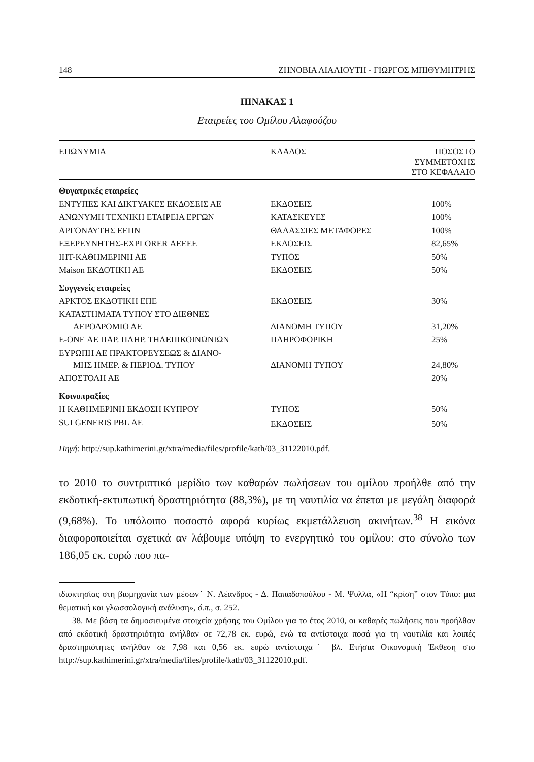148 ΖΗΝΟΒΙΑ ΛΙΑΛΙΟΥΤΗ - ΓΙΩΡΓΟΣ ΜΠΙΘΥΜΗΤΡΗΣ
ΠΙΝΑΚΑΣ 1
Εταιρείες του Ομίλου Αλαφούζου
| ΕΠΩΝΥΜΙΑ | ΚΛΑΔΟΣ | ΠΟΣΟΣΤΟ ΣΥΜΜΕΤΟΧΗΣ ΣΤΟ ΚΕΦΑΛΑΙΟ |
| --- | --- | --- |
| Θυγατρικές εταιρείες | | |
| ΕΝΤΥΠΕΣ ΚΑΙ ΔΙΚΤΥΑΚΕΣ ΕΚΔΟΣΕΙΣ ΑΕ | ΕΚΔΟΣΕΙΣ | 100% |
| ΑΝΩΝΥΜΗ ΤΕΧΝΙΚΗ ΕΤΑΙΡΕΙΑ ΕΡΓΩΝ | ΚΑΤΑΣΚΕΥΕΣ | 100% |
| ΑΡΓΟΝΑΥΤΗΣ ΕΕΠΝ | ΘΑΛΑΣΣΙΕΣ ΜΕΤΑΦΟΡΕΣ | 100% |
| ΕΞΕΡΕΥΝΗΤΗΣ-EXPLORER ΑΕΕΕΕ | ΕΚΔΟΣΕΙΣ | 82,65% |
| ΙΗΤ-ΚΑΘΗΜΕΡΙΝΗ ΑΕ | ΤΥΠΟΣ | 50% |
| Maison ΕΚΔΟΤΙΚΗ ΑΕ | ΕΚΔΟΣΕΙΣ | 50% |
| Συγγενείς εταιρείες | | |
| ΑΡΚΤΟΣ ΕΚΔΟΤΙΚΗ ΕΠΕ | ΕΚΔΟΣΕΙΣ | 30% |
| ΚΑΤΑΣΤΗΜΑΤΑ ΤΥΠΟΥ ΣΤΟ ΔΙΕΘΝΕΣ ΑΕΡΟΔΡΟΜΙΟ ΑΕ | ΔΙΑΝΟΜΗ ΤΥΠΟΥ | 31,20% |
| E-ONE ΑΕ ΠΑΡ. ΠΛΗΡ. ΤΗΛΕΠΙΚΟΙΝΩΝΙΩΝ | ΠΛΗΡΟΦΟΡΙΚΗ | 25% |
| ΕΥΡΩΠΗ ΑΕ ΠΡΑΚΤΟΡΕΥΣΕΩΣ & ΔΙΑΝΟ- ΜΗΣ ΗΜΕΡ. & ΠΕΡΙΟΔ. ΤΥΠΟΥ | ΔΙΑΝΟΜΗ ΤΥΠΟΥ | 24,80% |
| ΑΠΟΣΤΟΛΗ ΑΕ | | 20% |
| Κοινοπραξίες | | |
| Η ΚΑΘΗΜΕΡΙΝΗ ΕΚΔΟΣΗ ΚΥΠΡΟΥ | ΤΥΠΟΣ | 50% |
| SUI GENERIS PBL ΑΕ | ΕΚΔΟΣΕΙΣ | 50% |
Πηγή: http://sup.kathimerini.gr/xtra/media/files/profile/kath/03_31122010.pdf.
το 2010 το συντριπτικό μερίδιο των καθαρών πωλήσεων του ομίλου προήλθε από την εκδοτική-εκτυπωτική δραστηριότητα (88,3%), με τη ναυτιλία να έπεται με μεγάλη διαφορά (9,68%). Το υπόλοιπο ποσοστό αφορά κυρίως εκμετάλλευση ακινήτων.<sup>38</sup> Η εικόνα διαφοροποιείται σχετικά αν λάβουμε υπόψη το ενεργητικό του ομίλου: στο σύνολο των 186,05 εκ. ευρώ που πα-
ιδιοκτησίας στη βιομηχανία των μέσων˙ Ν. Λέανδρος - Δ. Παπαδοπούλου - Μ. Ψυλλά, «Η “κρίση” στον Τύπο: μια θεματική και γλωσσολογική ανάλυση», ό.π., σ. 252.
38. Με βάση τα δημοσιευμένα στοιχεία χρήσης του Ομίλου για το έτος 2010, οι καθαρές πωλήσεις που προήλθαν από εκδοτική δραστηριότητα ανήλθαν σε 72,78 εκ. ευρώ, ενώ τα αντίστοιχα ποσά για τη ναυτιλία και λοιπές δραστηριότητες ανήλθαν σε 7,98 και 0,56 εκ. ευρώ αντίστοιχα˙ βλ. Ετήσια Οικονομική Έκθεση στο http://sup.kathimerini.gr/xtra/media/files/profile/kath/03_31122010.pdf.